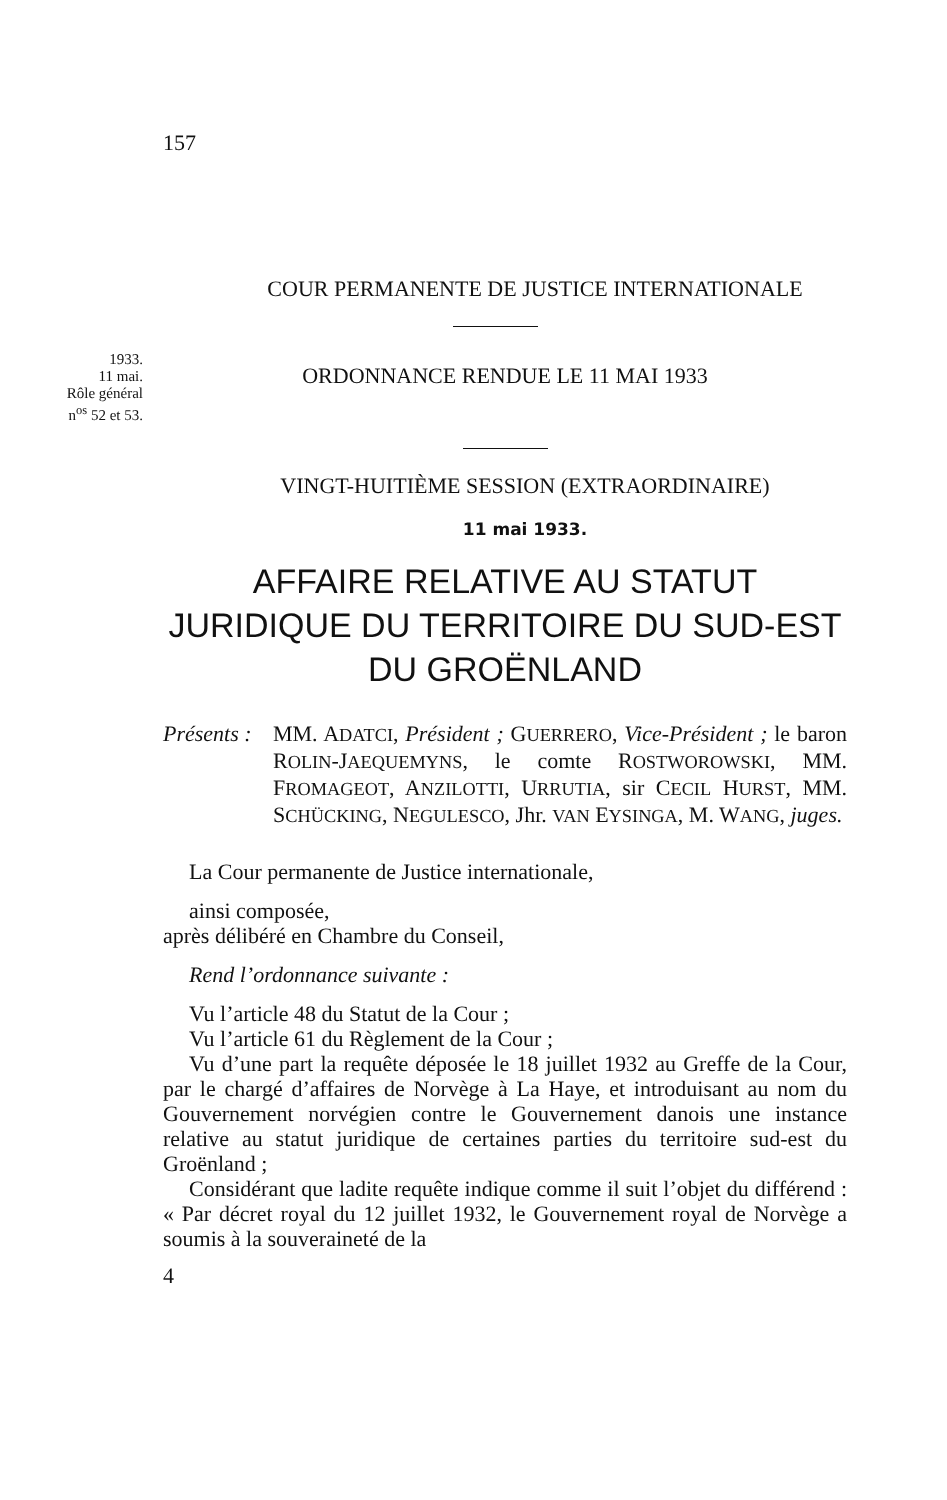157
COUR PERMANENTE DE JUSTICE INTERNATIONALE
1933.
11 mai.
Rôle général
n<sup>os</sup> 52 et 53.
ORDONNANCE RENDUE LE 11 MAI 1933
VINGT-HUITIÈME SESSION (EXTRAORDINAIRE)
11 mai 1933.
AFFAIRE RELATIVE AU STATUT
JURIDIQUE DU TERRITOIRE DU SUD-EST
DU GROËNLAND
Présents :
MM. ADATCI, Président ; GUERRERO, Vice-Président ; le baron ROLIN-JAEQUEMYNS, le comte ROSTWOROWSKI, MM. FROMAGEOT, ANZILOTTI, URRUTIA, sir CECIL HURST, MM. SCHÜCKING, NEGULESCO, Jhr. VAN EYSINGA, M. WANG, juges.
La Cour permanente de Justice internationale,
ainsi composée,
après délibéré en Chambre du Conseil,
Rend l’ordonnance suivante :
Vu l’article 48 du Statut de la Cour ;
Vu l’article 61 du Règlement de la Cour ;
Vu d’une part la requête déposée le 18 juillet 1932 au Greffe de la Cour, par le chargé d’affaires de Norvège à La Haye, et introduisant au nom du Gouvernement norvégien contre le Gouvernement danois une instance relative au statut juridique de certaines parties du territoire sud-est du Groënland ;
Considérant que ladite requête indique comme il suit l’objet du différend : « Par décret royal du 12 juillet 1932, le Gouvernement royal de Norvège a soumis à la souveraineté de la
4